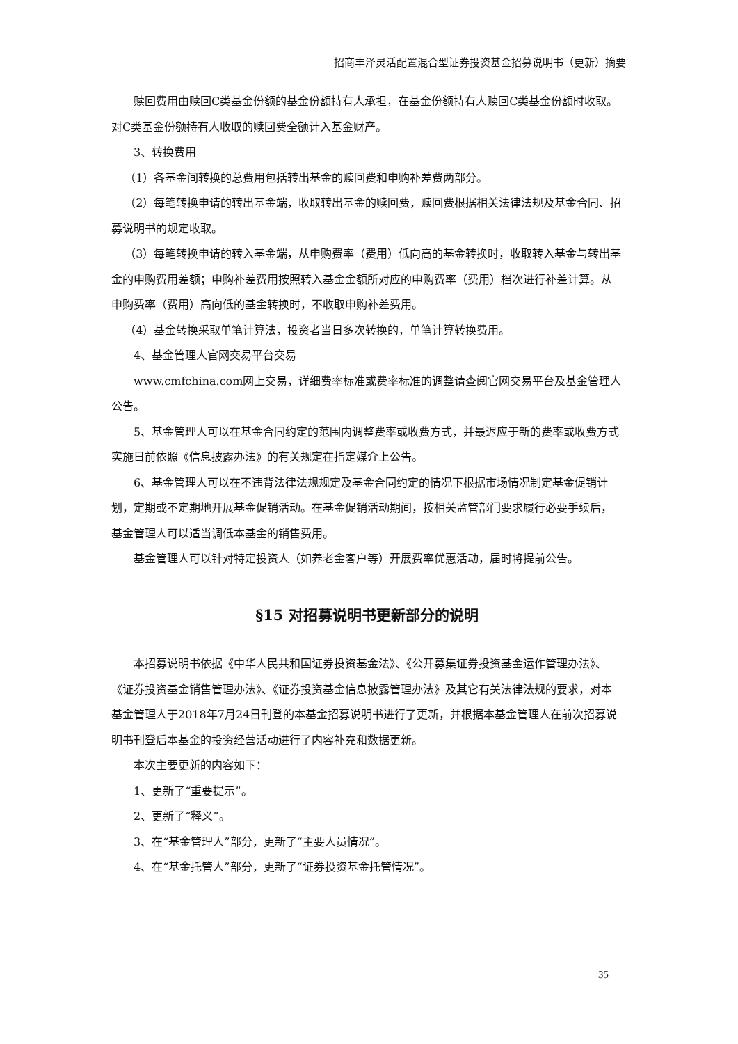招商丰泽灵活配置混合型证券投资基金招募说明书（更新）摘要
赎回费用由赎回C类基金份额的基金份额持有人承担，在基金份额持有人赎回C类基金份额时收取。对C类基金份额持有人收取的赎回费全额计入基金财产。
3、转换费用
（1）各基金间转换的总费用包括转出基金的赎回费和申购补差费两部分。
（2）每笔转换申请的转出基金端，收取转出基金的赎回费，赎回费根据相关法律法规及基金合同、招募说明书的规定收取。
（3）每笔转换申请的转入基金端，从申购费率（费用）低向高的基金转换时，收取转入基金与转出基金的申购费用差额；申购补差费用按照转入基金金额所对应的申购费率（费用）档次进行补差计算。从申购费率（费用）高向低的基金转换时，不收取申购补差费用。
（4）基金转换采取单笔计算法，投资者当日多次转换的，单笔计算转换费用。
4、基金管理人官网交易平台交易
www.cmfchina.com网上交易，详细费率标准或费率标准的调整请查阅官网交易平台及基金管理人公告。
5、基金管理人可以在基金合同约定的范围内调整费率或收费方式，并最迟应于新的费率或收费方式实施日前依照《信息披露办法》的有关规定在指定媒介上公告。
6、基金管理人可以在不违背法律法规规定及基金合同约定的情况下根据市场情况制定基金促销计划，定期或不定期地开展基金促销活动。在基金促销活动期间，按相关监管部门要求履行必要手续后，基金管理人可以适当调低本基金的销售费用。
基金管理人可以针对特定投资人（如养老金客户等）开展费率优惠活动，届时将提前公告。
§15 对招募说明书更新部分的说明
本招募说明书依据《中华人民共和国证券投资基金法》、《公开募集证券投资基金运作管理办法》、《证券投资基金销售管理办法》、《证券投资基金信息披露管理办法》及其它有关法律法规的要求，对本基金管理人于2018年7月24日刊登的本基金招募说明书进行了更新，并根据本基金管理人在前次招募说明书刊登后本基金的投资经营活动进行了内容补充和数据更新。
本次主要更新的内容如下：
1、更新了“重要提示”。
2、更新了“释义”。
3、在“基金管理人”部分，更新了“主要人员情况”。
4、在“基金托管人”部分，更新了“证券投资基金托管情况”。
35